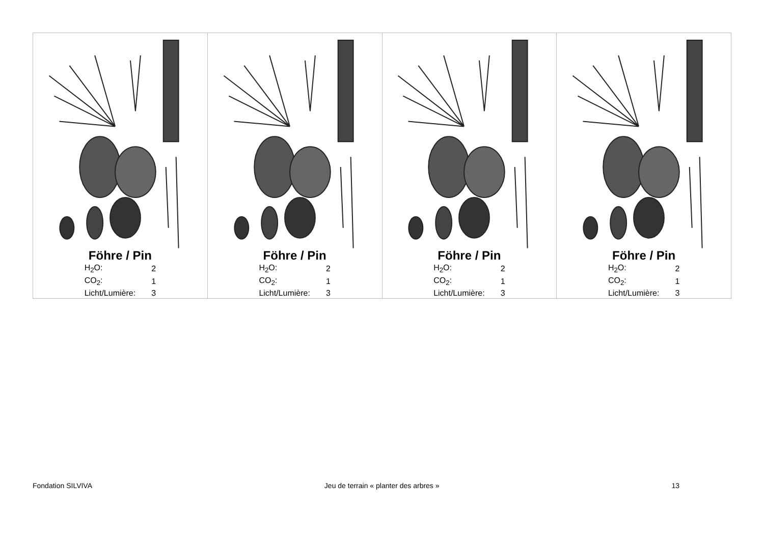Föhre / Pin
| H<sub>2</sub>O: | 2 |
| CO<sub>2</sub>: | 1 |
| Licht/Lumière: | 3 |
Föhre / Pin
| H<sub>2</sub>O: | 2 |
| CO<sub>2</sub>: | 1 |
| Licht/Lumière: | 3 |
Föhre / Pin
| H<sub>2</sub>O: | 2 |
| CO<sub>2</sub>: | 1 |
| Licht/Lumière: | 3 |
Föhre / Pin
| H<sub>2</sub>O: | 2 |
| CO<sub>2</sub>: | 1 |
| Licht/Lumière: | 3 |
Fondation SILVIVA Jeu de terrain « planter des arbres » 13